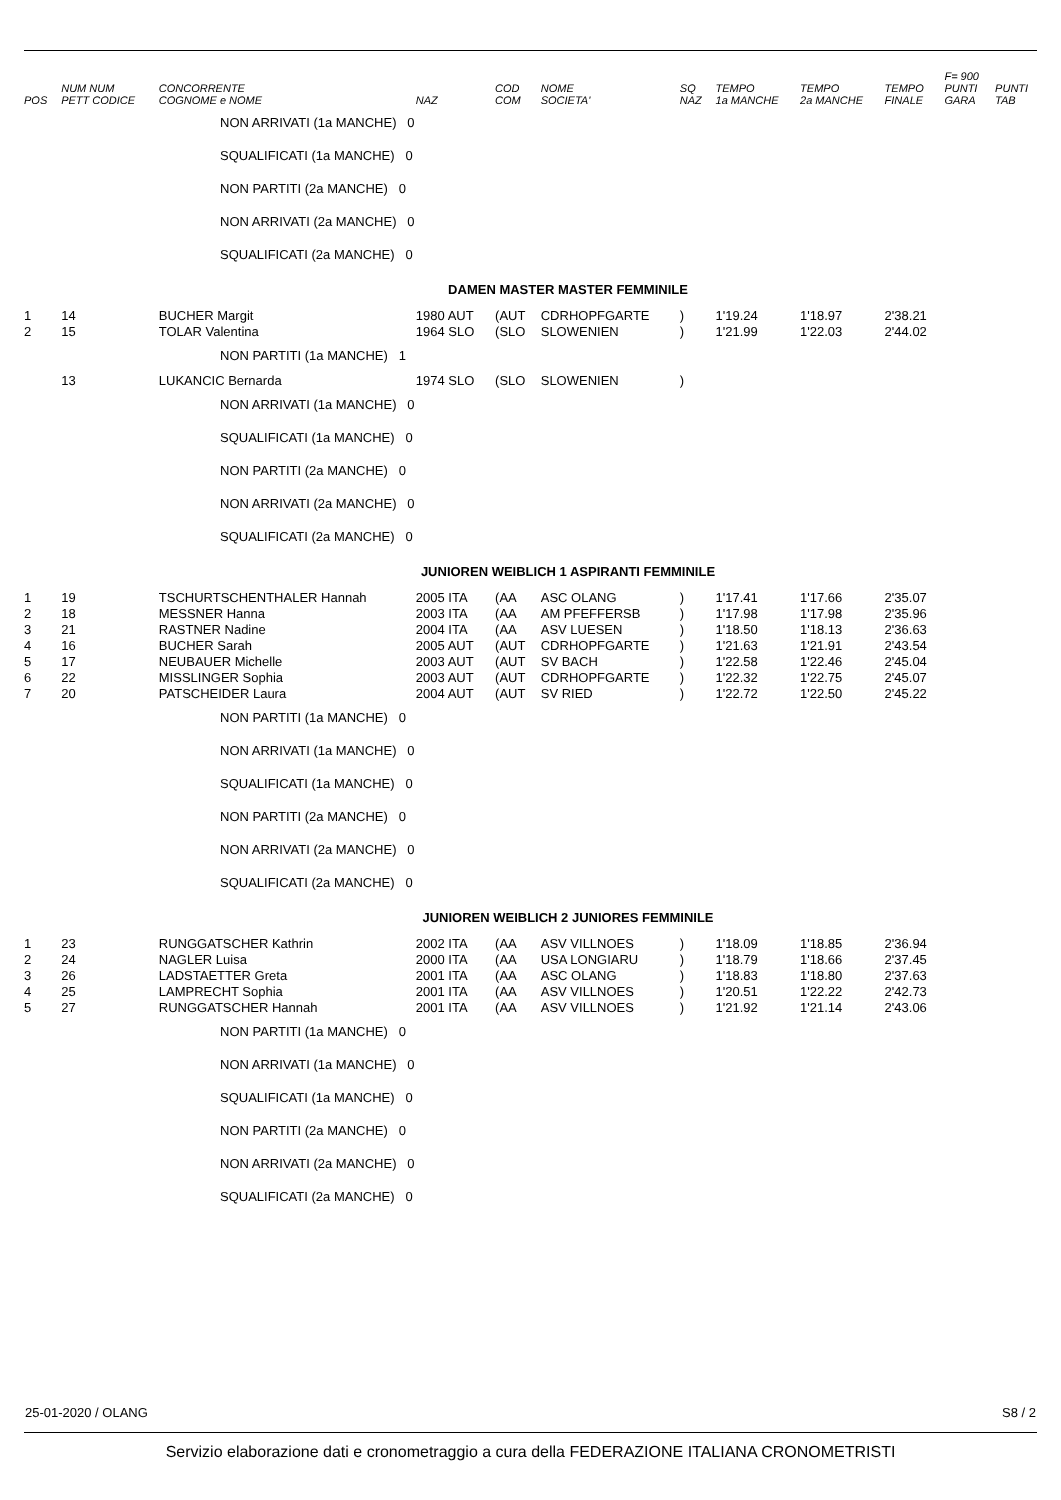| POS | NUM NUM PETT CODICE | CONCORRENTE COGNOME e NOME | NAZ | COD COM | NOME SOCIETA' | SQ NAZ | TEMPO 1a MANCHE | TEMPO 2a MANCHE | TEMPO FINALE | F= 900 PUNTI GARA | PUNTI TAB |
| --- | --- | --- | --- | --- | --- | --- | --- | --- | --- | --- | --- |
| NON ARRIVATI (1a MANCHE) 0 | | | | | | | | | | | |
| SQUALIFICATI (1a MANCHE) 0 | | | | | | | | | | | |
| NON PARTITI (2a MANCHE) 0 | | | | | | | | | | | |
| NON ARRIVATI (2a MANCHE) 0 | | | | | | | | | | | |
| SQUALIFICATI (2a MANCHE) 0 | | | | | | | | | | | |
| DAMEN MASTER MASTER FEMMINILE | | | | | | | | | | | |
| 1 | 14 | BUCHER Margit | 1980 AUT | (AUT | CDRHOPFGARTE | ) | 1'19.24 | 1'18.97 | 2'38.21 | | |
| 2 | 15 | TOLAR Valentina | 1964 SLO | (SLO | SLOWENIEN | ) | 1'21.99 | 1'22.03 | 2'44.02 | | |
| NON PARTITI (1a MANCHE) 1 | | | | | | | | | | | |
| | 13 | LUKANCIC Bernarda | 1974 SLO | (SLO | SLOWENIEN | ) | | | | | |
| NON ARRIVATI (1a MANCHE) 0 | | | | | | | | | | | |
| SQUALIFICATI (1a MANCHE) 0 | | | | | | | | | | | |
| NON PARTITI (2a MANCHE) 0 | | | | | | | | | | | |
| NON ARRIVATI (2a MANCHE) 0 | | | | | | | | | | | |
| SQUALIFICATI (2a MANCHE) 0 | | | | | | | | | | | |
| JUNIOREN WEIBLICH 1 ASPIRANTI FEMMINILE | | | | | | | | | | | |
| 1 | 19 | TSCHURTSCHENTHALER Hannah | 2005 ITA | (AA | ASC OLANG | ) | 1'17.41 | 1'17.66 | 2'35.07 | | |
| 2 | 18 | MESSNER Hanna | 2003 ITA | (AA | AM PFEFFERSB | ) | 1'17.98 | 1'17.98 | 2'35.96 | | |
| 3 | 21 | RASTNER Nadine | 2004 ITA | (AA | ASV LUESEN | ) | 1'18.50 | 1'18.13 | 2'36.63 | | |
| 4 | 16 | BUCHER Sarah | 2005 AUT | (AUT | CDRHOPFGARTE | ) | 1'21.63 | 1'21.91 | 2'43.54 | | |
| 5 | 17 | NEUBAUER Michelle | 2003 AUT | (AUT | SV BACH | ) | 1'22.58 | 1'22.46 | 2'45.04 | | |
| 6 | 22 | MISSLINGER Sophia | 2003 AUT | (AUT | CDRHOPFGARTE | ) | 1'22.32 | 1'22.75 | 2'45.07 | | |
| 7 | 20 | PATSCHEIDER Laura | 2004 AUT | (AUT | SV RIED | ) | 1'22.72 | 1'22.50 | 2'45.22 | | |
| NON PARTITI (1a MANCHE) 0 | | | | | | | | | | | |
| NON ARRIVATI (1a MANCHE) 0 | | | | | | | | | | | |
| SQUALIFICATI (1a MANCHE) 0 | | | | | | | | | | | |
| NON PARTITI (2a MANCHE) 0 | | | | | | | | | | | |
| NON ARRIVATI (2a MANCHE) 0 | | | | | | | | | | | |
| SQUALIFICATI (2a MANCHE) 0 | | | | | | | | | | | |
| JUNIOREN WEIBLICH 2 JUNIORES FEMMINILE | | | | | | | | | | | |
| 1 | 23 | RUNGGATSCHER Kathrin | 2002 ITA | (AA | ASV VILLNOES | ) | 1'18.09 | 1'18.85 | 2'36.94 | | |
| 2 | 24 | NAGLER Luisa | 2000 ITA | (AA | USA LONGIARU | ) | 1'18.79 | 1'18.66 | 2'37.45 | | |
| 3 | 26 | LADSTAETTER Greta | 2001 ITA | (AA | ASC OLANG | ) | 1'18.83 | 1'18.80 | 2'37.63 | | |
| 4 | 25 | LAMPRECHT Sophia | 2001 ITA | (AA | ASV VILLNOES | ) | 1'20.51 | 1'22.22 | 2'42.73 | | |
| 5 | 27 | RUNGGATSCHER Hannah | 2001 ITA | (AA | ASV VILLNOES | ) | 1'21.92 | 1'21.14 | 2'43.06 | | |
| NON PARTITI (1a MANCHE) 0 | | | | | | | | | | | |
| NON ARRIVATI (1a MANCHE) 0 | | | | | | | | | | | |
| SQUALIFICATI (1a MANCHE) 0 | | | | | | | | | | | |
| NON PARTITI (2a MANCHE) 0 | | | | | | | | | | | |
| NON ARRIVATI (2a MANCHE) 0 | | | | | | | | | | | |
| SQUALIFICATI (2a MANCHE) 0 | | | | | | | | | | | |
25-01-2020 / OLANG S8 / 2
Servizio elaborazione dati e cronometraggio a cura della FEDERAZIONE ITALIANA CRONOMETRISTI